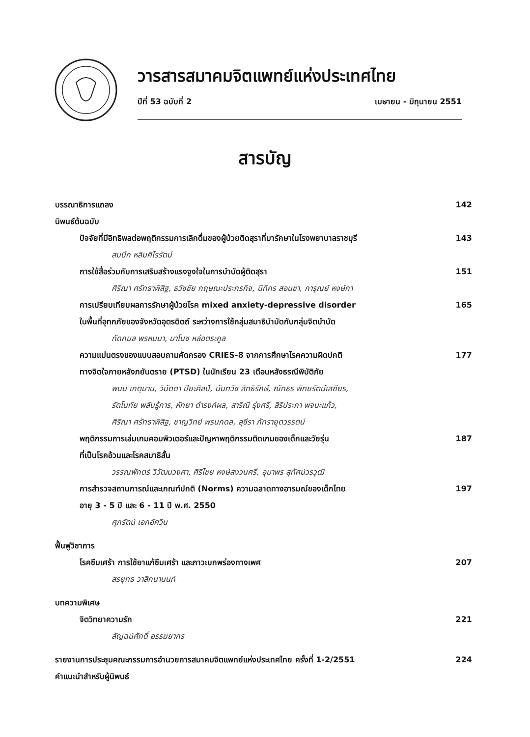วารสารสมาคมจิตแพทย์แห่งประเทศไทย
ปีที่ 53 ฉบับที่ 2 เมษายน - มิถุนายน 2551
สารบัญ
บรรณาธิการแถลง 142
นิพนธ์ต้นฉบับ
ปัจจัยที่มีอิทธิพลต่อพฤติกรรมการเลิกดื่มของผู้ป่วยติดสุราที่มารักษาในโรงพยาบาลราชบุรี 143
สมนึก หลิมศิโรรัตน์
การใช้สื่อร่วมกับการเสริมสร้างแรงจูงใจในการบำบัดผู้ติดสุรา 151
ศิริณา ศรัทธาพิสิฐ, ธวัชชัย กฤษณะประกรกิจ, นิทิกร สอนชา, การุณย์ หงษ์กา
การเปรียบเทียบผลการรักษาผู้ป่วยโรค mixed anxiety-depressive disorder
ในพื้นที่อุทกภัยของจังหวัดอุตรดิตถ์ ระหว่างการใช้กลุ่มสมาธิบำบัดกับกลุ่มจิตบำบัด 165
ทัดกมล พรหมมา, มาโนช หล่อตระกูล
ความแม่นตรงของแบบสอบถามคัดกรอง CRIES-8 จากการศึกษาโรคความผิดปกติ
ทางจิตใจภายหลังภยันตราย (PTSD) ในนักเรียน 23 เดือนหลังธรณีพิบัติภัย 177
พนม เกตุมาน, วินัดดา ปิยะศิลป์, นันทวัช สิทธิรักษ์, ณัทธร พิทยรัตน์เสถียร,
รัตโนทัย พลับรู้การ, หัทยา ดำรงค์ผล, สาริณี รุ่งศรี, สิริประภา พจนะแก้ว,
ศิริณา ศรัทธาพิสิฐ, ชาญวิทย์ พรนภดล, สุชีรา ภัทรายุตวรรตน์
พฤติกรรมการเล่มเกมคอมพิวเตอร์และปัญหาพฤติกรรมติดเกมของเด็กและวัยรุ่น
ที่เป็นโรคอ้วนและโรคสมาธิสั้น 187
วรรณพักตร์ วิวัฒนวงศา, ศิริไชย หงษ์สงวนศรี, อุมาพร สุทัศน์วรวุฒิ
การสำรวจสถานการณ์และเกณฑ์ปกติ (Norms) ความฉลาดทางอารมณ์ของเด็กไทย
อายุ 3 - 5 ปี และ 6 - 11 ปี พ.ศ. 2550 197
ศุภรัตน์ เอกอัศวิน
ฟื้นฟูวิชาการ
โรคซึมเศร้า การใช้ยาแก้ซึมเศร้า และภาวะบกพร่องทางเพศ 207
สรยุทธ วาสิกนานนท์
บทความพิเศษ
จิตวิทยาความรัก 221
ลัญฉน์ศักดิ์ อรรฆยากร
รายงานการประชุมคณะกรรมการอำนวยการสมาคมจิตแพทย์แห่งประเทศไทย ครั้งที่ 1-2/2551 224
คำแนะนำสำหรับผู้นิพนธ์